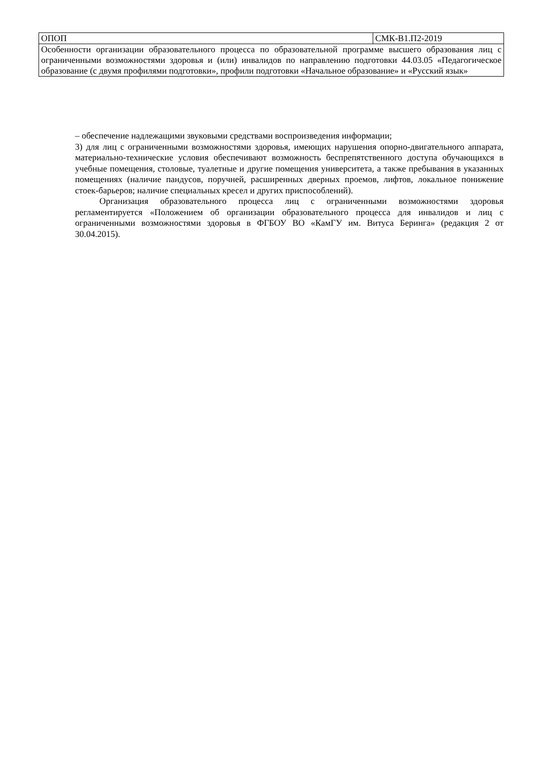| ОПОП | СМК-В1.П2-2019 |
| Особенности организации образовательного процесса по образовательной программе высшего образования лиц с ограниченными возможностями здоровья и (или) инвалидов по направлению подготовки 44.03.05 «Педагогическое образование (с двумя профилями подготовки», профили подготовки «Начальное образование» и «Русский язык» | |
– обеспечение надлежащими звуковыми средствами воспроизведения информации;
3) для лиц с ограниченными возможностями здоровья, имеющих нарушения опорно-двигательного аппарата, материально-технические условия обеспечивают возможность беспрепятственного доступа обучающихся в учебные помещения, столовые, туалетные и другие помещения университета, а также пребывания в указанных помещениях (наличие пандусов, поручней, расширенных дверных проемов, лифтов, локальное понижение стоек-барьеров; наличие специальных кресел и других приспособлений).
Организация образовательного процесса лиц с ограниченными возможностями здоровья регламентируется «Положением об организации образовательного процесса для инвалидов и лиц с ограниченными возможностями здоровья в ФГБОУ ВО «КамГУ им. Витуса Беринга» (редакция 2 от 30.04.2015).